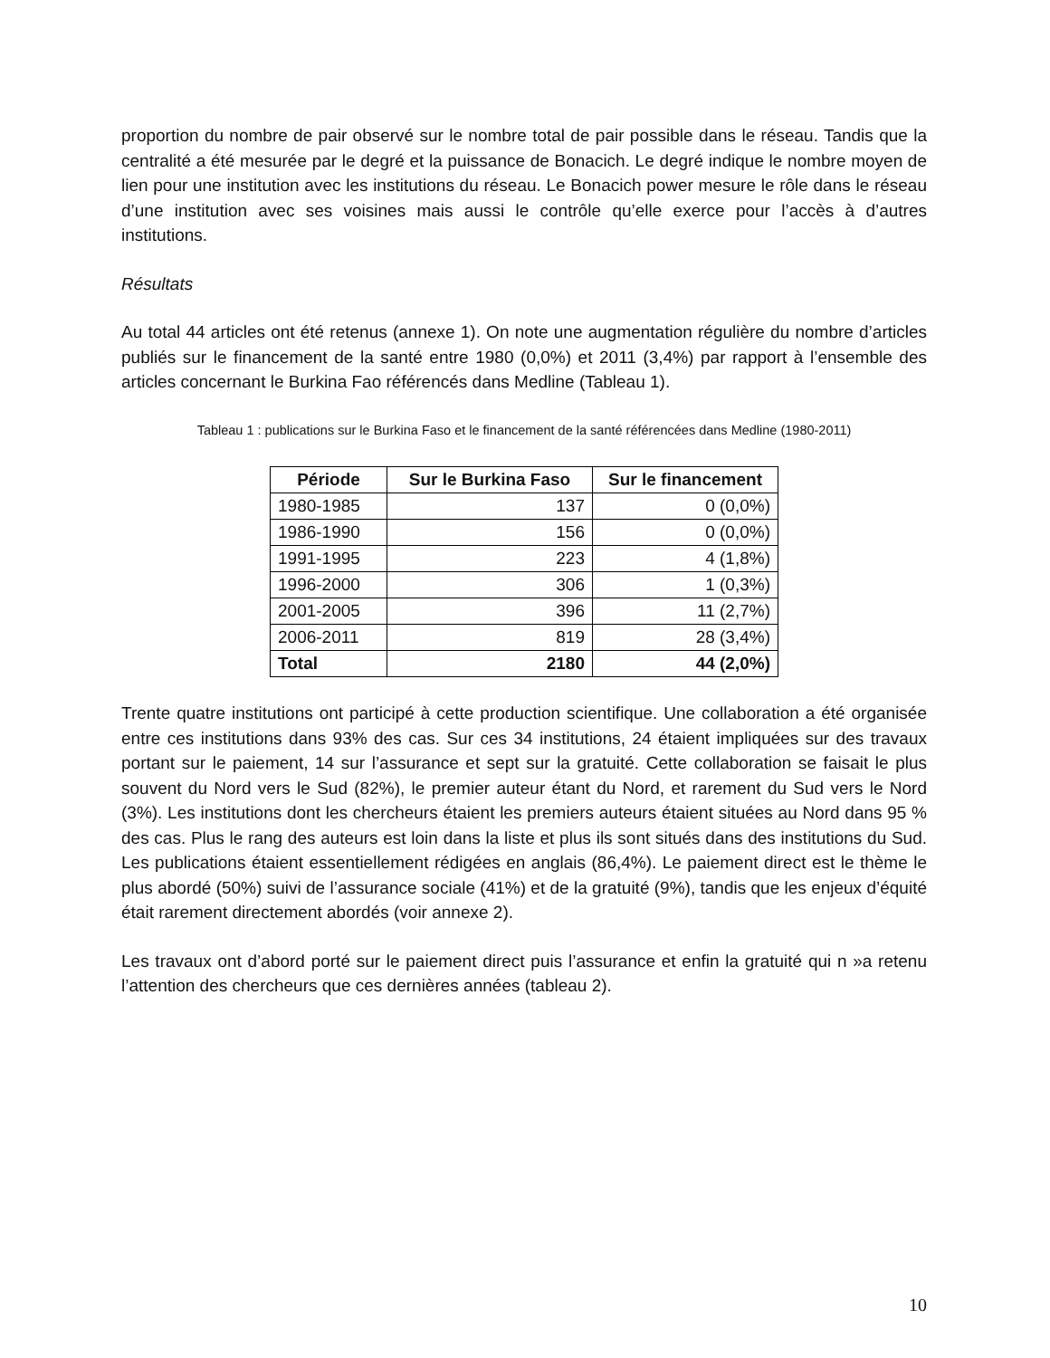proportion du nombre de pair observé sur le nombre total de pair possible dans le réseau. Tandis que la centralité a été mesurée par le degré et la puissance de Bonacich. Le degré indique le nombre moyen de lien pour une institution avec les institutions du réseau. Le Bonacich power mesure le rôle dans le réseau d’une institution avec ses voisines mais aussi le contrôle qu’elle exerce pour l’accès à d’autres institutions.
Résultats
Au total 44 articles ont été retenus (annexe 1). On note une augmentation régulière du nombre d’articles publiés sur le financement de la santé entre 1980 (0,0%) et 2011 (3,4%) par rapport à l’ensemble des articles concernant le Burkina Fao référencés dans Medline (Tableau 1).
Tableau 1 : publications sur le Burkina Faso et le financement de la santé référencées dans Medline (1980-2011)
| Période | Sur le Burkina Faso | Sur le financement |
| --- | --- | --- |
| 1980-1985 | 137 | 0 (0,0%) |
| 1986-1990 | 156 | 0 (0,0%) |
| 1991-1995 | 223 | 4 (1,8%) |
| 1996-2000 | 306 | 1 (0,3%) |
| 2001-2005 | 396 | 11 (2,7%) |
| 2006-2011 | 819 | 28 (3,4%) |
| Total | 2180 | 44 (2,0%) |
Trente quatre institutions ont participé à cette production scientifique. Une collaboration a été organisée entre ces institutions dans 93% des cas. Sur ces 34 institutions, 24 étaient impliquées sur des travaux portant sur le paiement, 14 sur l’assurance et sept sur la gratuité. Cette collaboration se faisait le plus souvent du Nord vers le Sud (82%), le premier auteur étant du Nord, et rarement du Sud vers le Nord (3%). Les institutions dont les chercheurs étaient les premiers auteurs étaient situées au Nord dans 95 % des cas. Plus le rang des auteurs est loin dans la liste et plus ils sont situés dans des institutions du Sud. Les publications étaient essentiellement rédigées en anglais (86,4%). Le paiement direct est le thème le plus abordé (50%) suivi de l’assurance sociale (41%) et de la gratuité (9%), tandis que les enjeux d’équité était rarement directement abordés (voir annexe 2).
Les travaux ont d’abord porté sur le paiement direct puis l’assurance et enfin la gratuité qui n »a retenu l’attention des chercheurs que ces dernières années (tableau 2).
10